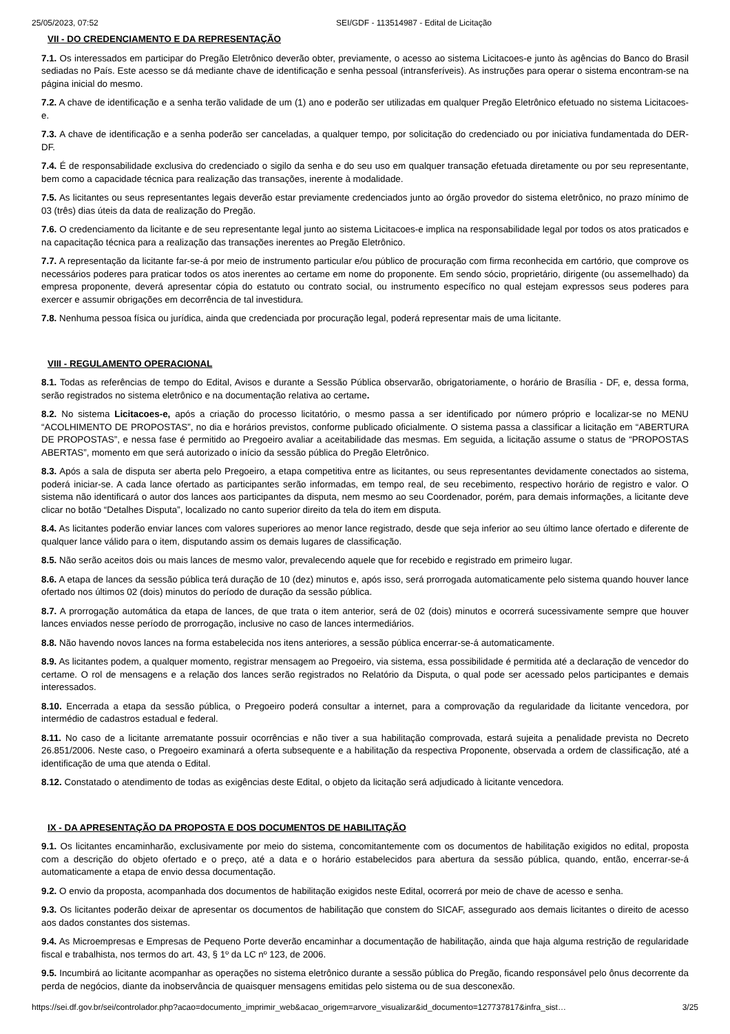25/05/2023, 07:52 SEI/GDF - 113514987 - Edital de Licitação
VII - DO CREDENCIAMENTO E DA REPRESENTAÇÃO
7.1. Os interessados em participar do Pregão Eletrônico deverão obter, previamente, o acesso ao sistema Licitacoes-e junto às agências do Banco do Brasil sediadas no País. Este acesso se dá mediante chave de identificação e senha pessoal (intransferíveis). As instruções para operar o sistema encontram-se na página inicial do mesmo.
7.2. A chave de identificação e a senha terão validade de um (1) ano e poderão ser utilizadas em qualquer Pregão Eletrônico efetuado no sistema Licitacoes-e.
7.3. A chave de identificação e a senha poderão ser canceladas, a qualquer tempo, por solicitação do credenciado ou por iniciativa fundamentada do DER-DF.
7.4. É de responsabilidade exclusiva do credenciado o sigilo da senha e do seu uso em qualquer transação efetuada diretamente ou por seu representante, bem como a capacidade técnica para realização das transações, inerente à modalidade.
7.5. As licitantes ou seus representantes legais deverão estar previamente credenciados junto ao órgão provedor do sistema eletrônico, no prazo mínimo de 03 (três) dias úteis da data de realização do Pregão.
7.6. O credenciamento da licitante e de seu representante legal junto ao sistema Licitacoes-e implica na responsabilidade legal por todos os atos praticados e na capacitação técnica para a realização das transações inerentes ao Pregão Eletrônico.
7.7. A representação da licitante far-se-á por meio de instrumento particular e/ou público de procuração com firma reconhecida em cartório, que comprove os necessários poderes para praticar todos os atos inerentes ao certame em nome do proponente. Em sendo sócio, proprietário, dirigente (ou assemelhado) da empresa proponente, deverá apresentar cópia do estatuto ou contrato social, ou instrumento específico no qual estejam expressos seus poderes para exercer e assumir obrigações em decorrência de tal investidura.
7.8. Nenhuma pessoa física ou jurídica, ainda que credenciada por procuração legal, poderá representar mais de uma licitante.
VIII - REGULAMENTO OPERACIONAL
8.1. Todas as referências de tempo do Edital, Avisos e durante a Sessão Pública observarão, obrigatoriamente, o horário de Brasília - DF, e, dessa forma, serão registrados no sistema eletrônico e na documentação relativa ao certame.
8.2. No sistema Licitacoes-e, após a criação do processo licitatório, o mesmo passa a ser identificado por número próprio e localizar-se no MENU “ACOLHIMENTO DE PROPOSTAS”, no dia e horários previstos, conforme publicado oficialmente. O sistema passa a classificar a licitação em “ABERTURA DE PROPOSTAS”, e nessa fase é permitido ao Pregoeiro avaliar a aceitabilidade das mesmas. Em seguida, a licitação assume o status de “PROPOSTAS ABERTAS”, momento em que será autorizado o início da sessão pública do Pregão Eletrônico.
8.3. Após a sala de disputa ser aberta pelo Pregoeiro, a etapa competitiva entre as licitantes, ou seus representantes devidamente conectados ao sistema, poderá iniciar-se. A cada lance ofertado as participantes serão informadas, em tempo real, de seu recebimento, respectivo horário de registro e valor. O sistema não identificará o autor dos lances aos participantes da disputa, nem mesmo ao seu Coordenador, porém, para demais informações, a licitante deve clicar no botão “Detalhes Disputa”, localizado no canto superior direito da tela do item em disputa.
8.4. As licitantes poderão enviar lances com valores superiores ao menor lance registrado, desde que seja inferior ao seu último lance ofertado e diferente de qualquer lance válido para o item, disputando assim os demais lugares de classificação.
8.5. Não serão aceitos dois ou mais lances de mesmo valor, prevalecendo aquele que for recebido e registrado em primeiro lugar.
8.6. A etapa de lances da sessão pública terá duração de 10 (dez) minutos e, após isso, será prorrogada automaticamente pelo sistema quando houver lance ofertado nos últimos 02 (dois) minutos do período de duração da sessão pública.
8.7. A prorrogação automática da etapa de lances, de que trata o item anterior, será de 02 (dois) minutos e ocorrerá sucessivamente sempre que houver lances enviados nesse período de prorrogação, inclusive no caso de lances intermediários.
8.8. Não havendo novos lances na forma estabelecida nos itens anteriores, a sessão pública encerrar-se-á automaticamente.
8.9. As licitantes podem, a qualquer momento, registrar mensagem ao Pregoeiro, via sistema, essa possibilidade é permitida até a declaração de vencedor do certame. O rol de mensagens e a relação dos lances serão registrados no Relatório da Disputa, o qual pode ser acessado pelos participantes e demais interessados.
8.10. Encerrada a etapa da sessão pública, o Pregoeiro poderá consultar a internet, para a comprovação da regularidade da licitante vencedora, por intermédio de cadastros estadual e federal.
8.11. No caso de a licitante arrematante possuir ocorrências e não tiver a sua habilitação comprovada, estará sujeita a penalidade prevista no Decreto 26.851/2006. Neste caso, o Pregoeiro examinará a oferta subsequente e a habilitação da respectiva Proponente, observada a ordem de classificação, até a identificação de uma que atenda o Edital.
8.12. Constatado o atendimento de todas as exigências deste Edital, o objeto da licitação será adjudicado à licitante vencedora.
IX - DA APRESENTAÇÃO DA PROPOSTA E DOS DOCUMENTOS DE HABILITAÇÃO
9.1. Os licitantes encaminharão, exclusivamente por meio do sistema, concomitantemente com os documentos de habilitação exigidos no edital, proposta com a descrição do objeto ofertado e o preço, até a data e o horário estabelecidos para abertura da sessão pública, quando, então, encerrar-se-á automaticamente a etapa de envio dessa documentação.
9.2. O envio da proposta, acompanhada dos documentos de habilitação exigidos neste Edital, ocorrerá por meio de chave de acesso e senha.
9.3. Os licitantes poderão deixar de apresentar os documentos de habilitação que constem do SICAF, assegurado aos demais licitantes o direito de acesso aos dados constantes dos sistemas.
9.4. As Microempresas e Empresas de Pequeno Porte deverão encaminhar a documentação de habilitação, ainda que haja alguma restrição de regularidade fiscal e trabalhista, nos termos do art. 43, § 1º da LC nº 123, de 2006.
9.5. Incumbirá ao licitante acompanhar as operações no sistema eletrônico durante a sessão pública do Pregão, ficando responsável pelo ônus decorrente da perda de negócios, diante da inobservância de quaisquer mensagens emitidas pelo sistema ou de sua desconexão.
https://sei.df.gov.br/sei/controlador.php?acao=documento_imprimir_web&acao_origem=arvore_visualizar&id_documento=127737817&infra_sist… 3/25